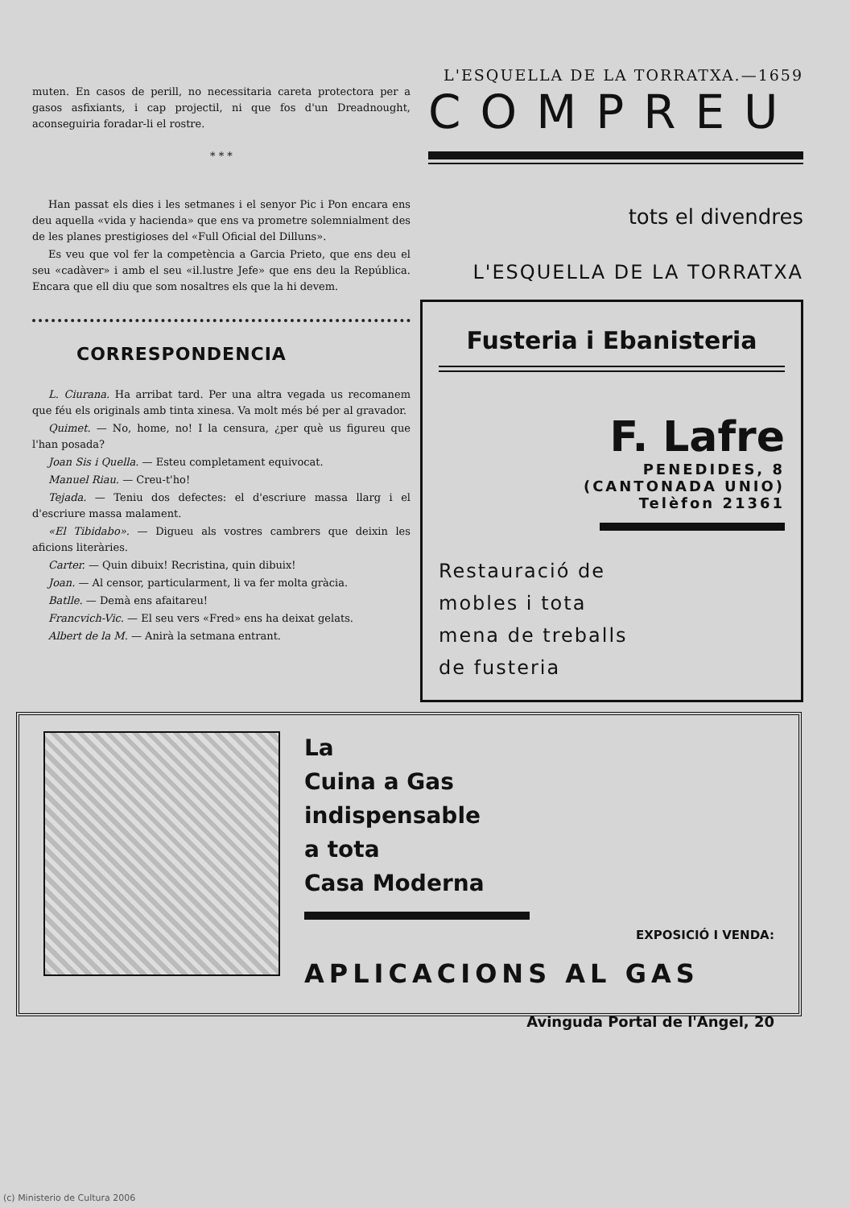L'ESQUELLA DE LA TORRATXA.—1659
muten. En casos de perill, no necessitaria careta protectora per a gasos asfixiants, i cap projectil, ni que fos d'un Dreadnought, aconseguiria foradar-li el rostre.
* * *
Han passat els dies i les setmanes i el senyor Pic i Pon encara ens deu aquella «vida y hacienda» que ens va prometre solemnialment des de les planes prestigioses del «Full Oficial del Dilluns».
Es veu que vol fer la competència a Garcia Prieto, que ens deu el seu «cadàver» i amb el seu «il.lustre Jefe» que ens deu la República. Encara que ell diu que som nosaltres els que la hi devem.
CORRESPONDENCIA
L. Ciurana. Ha arribat tard. Per una altra vegada us recomanem que féu els originals amb tinta xinesa. Va molt més bé per al gravador.
Quimet. — No, home, no! I la censura, ¿per què us figureu que l'han posada?
Joan Sis i Quella. — Esteu completament equivocat.
Manuel Riau. — Creu-t'ho!
Tejada. — Teniu dos defectes: el d'escriure massa llarg i el d'escriure massa malament.
«El Tibidabo». — Digueu als vostres cambrers que deixin les aficions literàries.
Carter. — Quin dibuix! Recristina, quin dibuix!
Joan. — Al censor, particularment, li va fer molta gràcia.
Batlle. — Demà ens afaitareu!
Francvich-Vic. — El seu vers «Fred» ens ha deixat gelats.
Albert de la M. — Anirà la setmana entrant.
COMPREU
tots el divendres
L'ESQUELLA DE LA TORRATXA
Fusteria i Ebanisteria
F. Lafre
PENEDIDES, 8
(CANTONADA UNIO)
Telèfon 21361
Restauració de
mobles i tota
mena de treballs
de fusteria
La
Cuina a Gas
indispensable
a tota
Casa Moderna
EXPOSICIÓ I VENDA:
APLICACIONS AL GAS
Avinguda Portal de l'Angel, 20
(c) Ministerio de Cultura 2006